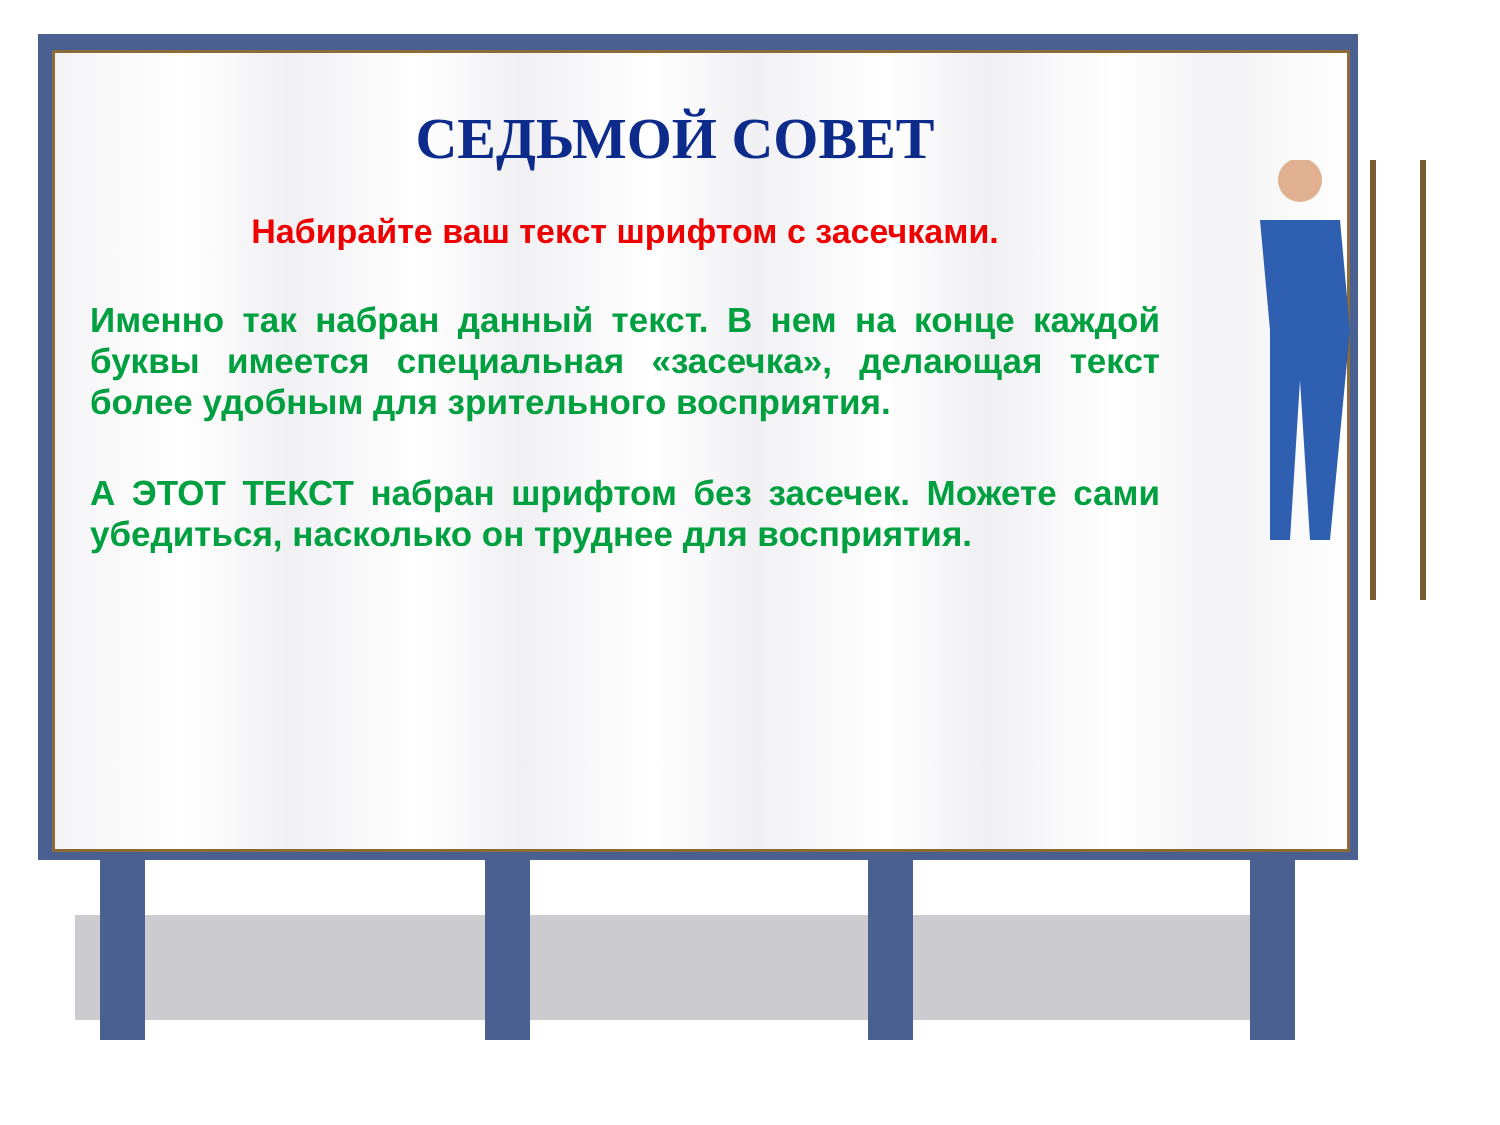СЕДЬМОЙ СОВЕТ
Набирайте ваш текст шрифтом с засечками.
Именно так набран данный текст. В нем на конце каждой буквы имеется специальная «засечка», делающая текст более удобным для зрительного восприятия.
А ЭТОТ ТЕКСТ набран шрифтом без засечек. Можете сами убедиться, насколько он труднее для восприятия.